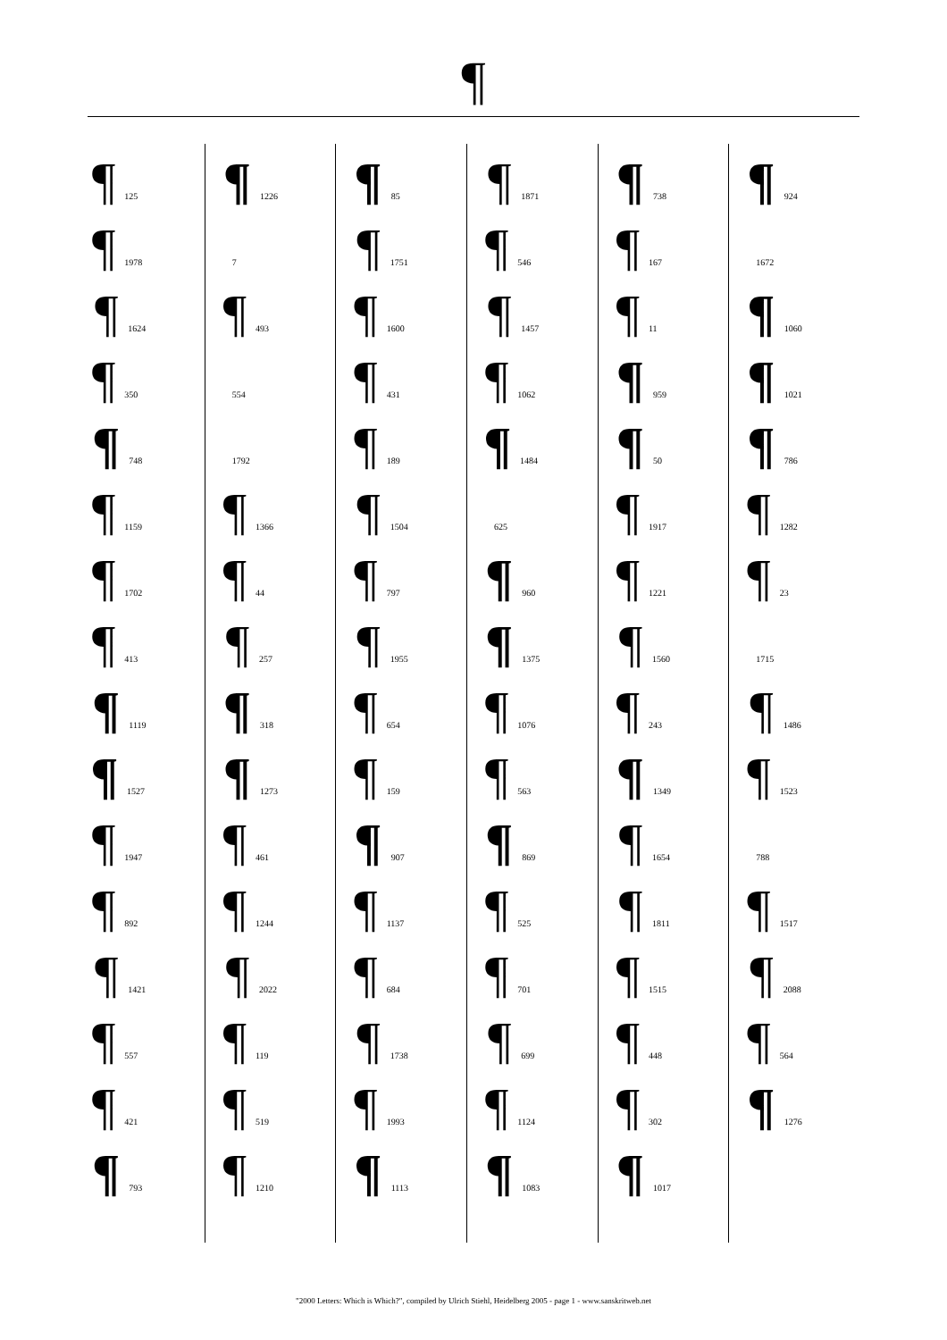¶
¶ 125
¶ 1978
¶ 1624
¶ 350
¶ 748
¶ 1159
¶ 1702
¶ 413
¶ 1119
¶ 1527
¶ 1947
¶ 892
¶ 1421
¶ 557
¶ 421
¶ 793
¶ 1226
7
¶ 493
554
1792
¶ 1366
¶ 44
¶ 257
¶ 318
¶ 1273
¶ 461
¶ 1244
¶ 2022
¶ 119
¶ 519
¶ 1210
¶ 85
¶ 1751
¶ 1600
¶ 431
¶ 189
¶ 1504
¶ 797
¶ 1955
¶ 654
¶ 159
¶ 907
¶ 1137
¶ 684
¶ 1738
¶ 1993
¶ 1113
¶ 1871
¶ 546
¶ 1457
¶ 1062
¶ 1484
625
¶ 960
¶ 1375
¶ 1076
¶ 563
¶ 869
¶ 525
¶ 701
¶ 699
¶ 1124
¶ 1083
¶ 738
¶ 167
¶ 11
¶ 959
¶ 50
¶ 1917
¶ 1221
¶ 1560
¶ 243
¶ 1349
¶ 1654
¶ 1811
¶ 1515
¶ 448
¶ 302
¶ 1017
¶ 924
1672
¶ 1060
¶ 1021
¶ 786
¶ 1282
¶ 23
1715
¶ 1486
¶ 1523
788
¶ 1517
¶ 2088
¶ 564
¶ 1276
"2000 Letters: Which is Which?", compiled by Ulrich Stiehl, Heidelberg 2005 - page 1 - www.sanskritweb.net